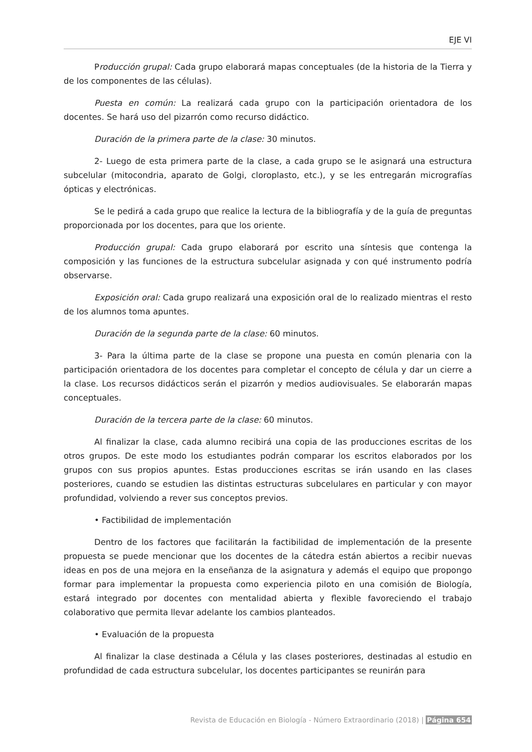EJE VI
Producción grupal: Cada grupo elaborará mapas conceptuales (de la historia de la Tierra y de los componentes de las células).
Puesta en común: La realizará cada grupo con la participación orientadora de los docentes. Se hará uso del pizarrón como recurso didáctico.
Duración de la primera parte de la clase: 30 minutos.
2- Luego de esta primera parte de la clase, a cada grupo se le asignará una estructura subcelular (mitocondria, aparato de Golgi, cloroplasto, etc.), y se les entregarán micrografías ópticas y electrónicas.
Se le pedirá a cada grupo que realice la lectura de la bibliografía y de la guía de preguntas proporcionada por los docentes, para que los oriente.
Producción grupal: Cada grupo elaborará por escrito una síntesis que contenga la composición y las funciones de la estructura subcelular asignada y con qué instrumento podría observarse.
Exposición oral: Cada grupo realizará una exposición oral de lo realizado mientras el resto de los alumnos toma apuntes.
Duración de la segunda parte de la clase: 60 minutos.
3- Para la última parte de la clase se propone una puesta en común plenaria con la participación orientadora de los docentes para completar el concepto de célula y dar un cierre a la clase. Los recursos didácticos serán el pizarrón y medios audiovisuales. Se elaborarán mapas conceptuales.
Duración de la tercera parte de la clase: 60 minutos.
Al finalizar la clase, cada alumno recibirá una copia de las producciones escritas de los otros grupos. De este modo los estudiantes podrán comparar los escritos elaborados por los grupos con sus propios apuntes. Estas producciones escritas se irán usando en las clases posteriores, cuando se estudien las distintas estructuras subcelulares en particular y con mayor profundidad, volviendo a rever sus conceptos previos.
• Factibilidad de implementación
Dentro de los factores que facilitarán la factibilidad de implementación de la presente propuesta se puede mencionar que los docentes de la cátedra están abiertos a recibir nuevas ideas en pos de una mejora en la enseñanza de la asignatura y además el equipo que propongo formar para implementar la propuesta como experiencia piloto en una comisión de Biología, estará integrado por docentes con mentalidad abierta y flexible favoreciendo el trabajo colaborativo que permita llevar adelante los cambios planteados.
• Evaluación de la propuesta
Al finalizar la clase destinada a Célula y las clases posteriores, destinadas al estudio en profundidad de cada estructura subcelular, los docentes participantes se reunirán para
Revista de Educación en Biología - Número Extraordinario (2018) | Página 654